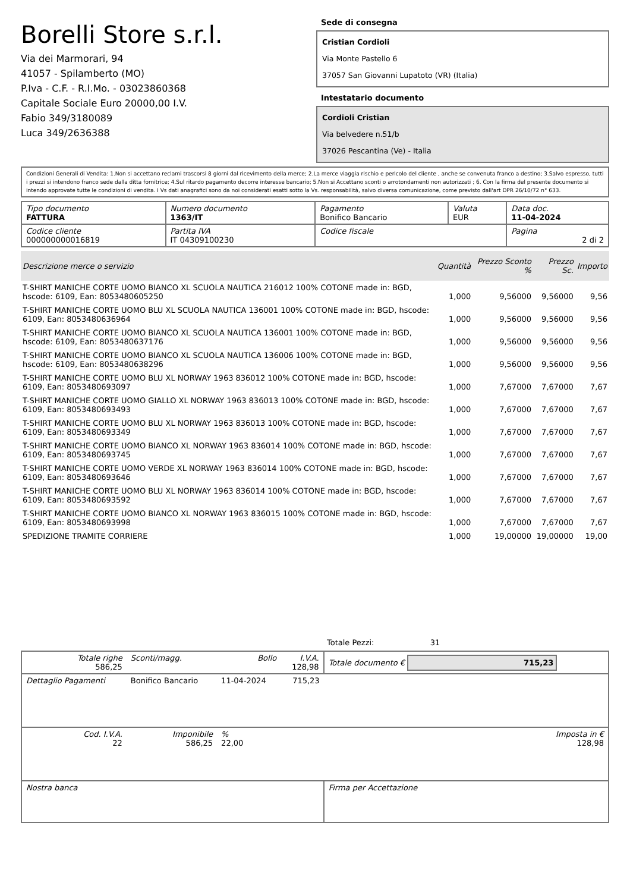Borelli Store s.r.l.
Via dei Marmorari, 94
41057 - Spilamberto (MO)
P.Iva - C.F. - R.I.Mo. - 03023860368
Capitale Sociale Euro 20000,00 I.V.
Fabio 349/3180089
Luca 349/2636388
Sede di consegna
Cristian Cordioli
Via Monte Pastello 6
37057 San Giovanni Lupatoto (VR) (Italia)
Intestatario documento
Cordioli Cristian
Via belvedere n.51/b
37026 Pescantina (Ve) - Italia
Condizioni Generali di Vendita: 1.Non si accettano reclami trascorsi 8 giorni dal ricevimento della merce; 2.La merce viaggia rischio e pericolo del cliente , anche se convenuta franco a destino; 3.Salvo espresso, tutti i prezzi si intendono franco sede dalla ditta fornitrice; 4.Sul ritardo pagamento decorre interesse bancario; 5.Non si Accettano sconti o arrotondamenti non autorizzati ; 6. Con la firma del presente documento si intendo approvate tutte le condizioni di vendita. I Vs dati anagrafici sono da noi considerati esatti sotto la Vs. responsabilità, salvo diversa comunicazione, come previsto dall'art DPR 26/10/72 n° 633.
| Tipo documento FATTURA | Numero documento 1363/IT | Pagamento Bonifico Bancario | Valuta EUR | Data doc. 11-04-2024 |
| Codice cliente 000000000016819 | Partita IVA IT 04309100230 | Codice fiscale | | Pagina 2 di 2 |
| Descrizione merce o servizio | Quantità | Prezzo Sconto % | Prezzo Sc. | Importo |
| --- | --- | --- | --- | --- |
| T-SHIRT MANICHE CORTE UOMO BIANCO XL SCUOLA NAUTICA 216012 100% COTONE made in: BGD, hscode: 6109, Ean: 8053480605250 | 1,000 | 9,56000 | 9,56000 | 9,56 |
| T-SHIRT MANICHE CORTE UOMO BLU XL SCUOLA NAUTICA 136001 100% COTONE made in: BGD, hscode: 6109, Ean: 8053480636964 | 1,000 | 9,56000 | 9,56000 | 9,56 |
| T-SHIRT MANICHE CORTE UOMO BIANCO XL SCUOLA NAUTICA 136001 100% COTONE made in: BGD, hscode: 6109, Ean: 8053480637176 | 1,000 | 9,56000 | 9,56000 | 9,56 |
| T-SHIRT MANICHE CORTE UOMO BIANCO XL SCUOLA NAUTICA 136006 100% COTONE made in: BGD, hscode: 6109, Ean: 8053480638296 | 1,000 | 9,56000 | 9,56000 | 9,56 |
| T-SHIRT MANICHE CORTE UOMO BLU XL NORWAY 1963 836012 100% COTONE made in: BGD, hscode: 6109, Ean: 8053480693097 | 1,000 | 7,67000 | 7,67000 | 7,67 |
| T-SHIRT MANICHE CORTE UOMO GIALLO XL NORWAY 1963 836013 100% COTONE made in: BGD, hscode: 6109, Ean: 8053480693493 | 1,000 | 7,67000 | 7,67000 | 7,67 |
| T-SHIRT MANICHE CORTE UOMO BLU XL NORWAY 1963 836013 100% COTONE made in: BGD, hscode: 6109, Ean: 8053480693349 | 1,000 | 7,67000 | 7,67000 | 7,67 |
| T-SHIRT MANICHE CORTE UOMO BIANCO XL NORWAY 1963 836014 100% COTONE made in: BGD, hscode: 6109, Ean: 8053480693745 | 1,000 | 7,67000 | 7,67000 | 7,67 |
| T-SHIRT MANICHE CORTE UOMO VERDE XL NORWAY 1963 836014 100% COTONE made in: BGD, hscode: 6109, Ean: 8053480693646 | 1,000 | 7,67000 | 7,67000 | 7,67 |
| T-SHIRT MANICHE CORTE UOMO BLU XL NORWAY 1963 836014 100% COTONE made in: BGD, hscode: 6109, Ean: 8053480693592 | 1,000 | 7,67000 | 7,67000 | 7,67 |
| T-SHIRT MANICHE CORTE UOMO BIANCO XL NORWAY 1963 836015 100% COTONE made in: BGD, hscode: 6109, Ean: 8053480693998 | 1,000 | 7,67000 | 7,67000 | 7,67 |
| SPEDIZIONE TRAMITE CORRIERE | 1,000 | 19,00000 | 19,00000 | 19,00 |
Totale Pezzi: 31
| Totale righe 586,25 | Sconti/magg. | Bollo | I.V.A. 128,98 | Totale documento € 715,23 | |
| Dettaglio Pagamenti | Bonifico Bancario | 11-04-2024 | 715,23 | | |
| Cod. I.V.A. 22 | Imponibile 586,25 | % 22,00 | | | Imposta in € 128,98 |
| Nostra banca | | | | Firma per Accettazione | |